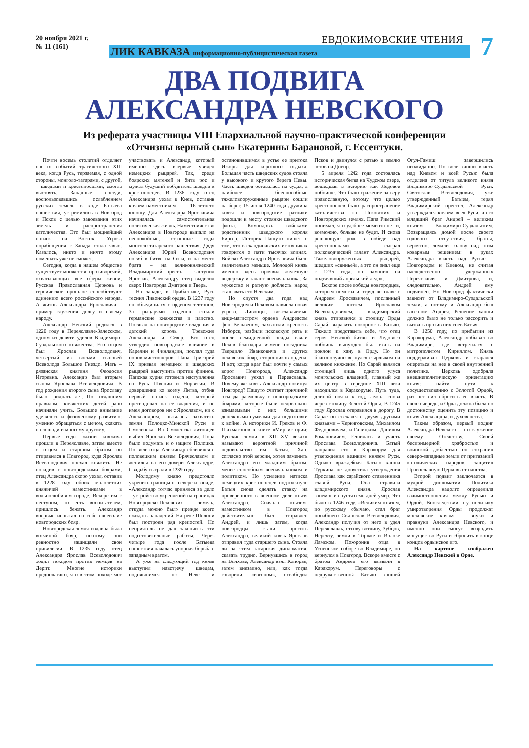20 ноября 2021 г.
№ 11 (161)
ЕВДОКИМОВСКИЕ ЧТЕНИЯ
ЛИК КАВКАЗА информационно-публицистическая газета
7
ДВА ПОДВИГА
АЛЕКСАНДРА НЕВСКОГО
Из реферата участницы VIII Епархиальной научно-практической конференции
«Отчизны верный сын» Екатерины Барановой, г. Ессентуки.
Почти восемь столетий отделяет нас от событий трагического XIII века, когда Русь, терзаемая, с одной стороны, монголо-татарами, с другой, – шведами и крестоносцами, смогла выстоять. Западные соседи, воспользовавшись ослаблением русских земель в ходе Батыева нашествия, устремились в Новгород и Псков с целью завоевания этих земель и распространения католичества. Это был мощнейший натиск на Восток. Угроза порабощения с Запада стала явью. Казалось, никто и ничто этому помешать уже не сможет.
Сегодня, когда в нашем обществе существует множество противоречий, охватывающих все сферы жизни, Русская Православная Церковь и героическое прошлое способствуют единению всего российского народа. А жизнь Александра Ярославича – пример служения долгу и своему народу.
Александр Невский родился в 1220 году в Переяславле-Залесском, одном из девяти уделов Владимиро-Суздальского княжества. Его отцом был Ярослав Всеволодович, четвертый из восьми сыновей Всеволода Большое Гнездо. Мать – рязанская княгиня Феодосия Игоревна. Александр был вторым сыном Ярослава Всеволодовича. В год рождения второго сына Ярославу было тридцать лет. По тогдашним правилам, княжеских детей рано начинали учить. Большое внимание уделялось и физическому развитию: умению обращаться с мечом, скакать на лошади и многому другому.
Первые годы жизни княжича прошли в Переяславле, затем вместе с отцом и старшим братом он отправился в Новгород, куда Ярослав Всеволодович поехал княжить. Не поладив с новгородскими боярами, отец Александра скоро уехал, оставив в 1228 году обоих малолетних княжичей наместниками в вольнолюбивом городе. Вскоре им с пестуном, то есть воспитателем, пришлось бежать. Александр впервые испытал на себе своеволие новгородских бояр.
Новгородская земля издавна была вотчиной бояр, поэтому они ревностно защищали свои привилегии. В 1235 году отец Александра Ярослав Всеволодович ходил походом против немцев на Дерпт. Многие историки предполагают, что в этом походе мог участвовать и Александр, который именно здесь впервые увидел немецких рыцарей. Так, среди боярских мятежей и битв рос и мужал будущий победитель шведов и крестоносцев. В 1236 году отец Александра уехал в Киев, оставив князем-наместником 16-летнего юношу. Для Александра Ярославича начиналась самостоятельная политическая жизнь. Наместничество Александра в Новгороде выпало на неспокойные, страшные годы монголо-татарского нашествия. Дядя Александра Юрий Всеволодович погиб в битве на Сити, и на место брата – на великокняжеский Владимирский престол – заступил Ярослав. Александру отец выделил сверх Новгорода Дмитров и Тверь.
На западе, в Прибалтике, Русь теснил Ливонский орден. В 1237 году он объединился с орденом тевтонов. За рыцарями орденов стояли германские княжества и папство. Посягал на новгородские владения и датский король. Тревожил Александра и Север. Его отец утвердил новгородское влияние в Карелии и Финляндии, послал туда попов-миссионеров. Папа Григорий IX призвал немецких и шведских рыцарей выступить против финнов. Папская курия готовила наступления на Русь Швеции и Норвегии. В довершение ко всему Литва, отбив первый натиск ордена, который претендовал на ее владения, и не имея договоров ни с Ярославом, ни с Александром, пыталась захватить земли Полоцко-Минской Руси и Смоленска. Из Смоленска литовцев выбил Ярослав Всеволодович. Пора было подумать и о защите Полоцка. По воле отца Александр сблизился с половецким князем Брячеславом и женился на его дочери Александре. Свадьбу сыграли в 1239 году.
Молодому князю предстояло укрепить границы на севере и западе. «Александр тотчас принялся за дело – устройство укреплений на границах Новгородско-Псковских земель, откуда можно было прежде всего ожидать нападений. На реке Шелони был построен ряд крепостей. Но неприятель не дал закончить эти подготовительные работы. Через четыре года после Батыева нашествия началась упорная борьба с западным врагом.
А уже на следующий год князь выступил навстречу шведам, поднявшимся по Неве и остановившимся в устье ее притока Ижоры для короткого отдыха. Большая часть шведских судов стояла у высокого и крутого берега Невы. Часть шведов оставалась на судах, а наиболее боеспособные тяжеловооруженные рыцари сошли на берег. 15 июля 1240 года дружина князя и новгородские ратники подошли к месту стоянки шведского флота. Командовал войсками родственник шведского короля Биргер. Историк Пашуто пишет о том, что в скандинавских источниках говорится о пяти тысячах воинах. Войско Александра Ярославича было значительно меньше. Молодой князь именно здесь проявил железную выдержку и талант военачальника. За мужество и ратную доблесть народ стал звать его Невским.
Но спустя два года над Новгородом и Псковом нависла новая угроза. Ливонцы, возглавляемые вице-магистром ордена Андреасом фон Вельвеном, захватили крепость Изборск, разбили псковскую рать и после семидневной осады взяли Псков благодаря измене посадника Твердило Иванковича и других псковских бояр, сторонников ордена. И вот, когда враг был почти у самых ворот Новгорода, Александр Ярославич уехал в Переяславль. Почему же князь Александр покинул Новгород? Пашуто считает причиной отъезда размолвку с новгородскими боярами, которые были недовольны взимаемыми с них большими денежными суммами для подготовки к войне. А историки И. Греков и Ф. Шахмагонов в книге «Мир истории: Русские земли в XIII–XV веках» называют вероятной причиной недовольство им Батыя. Хан, согласно этой версии, хотел заменить Александра его младшим братом, менее способным военачальником и политиком. Но усиление натиска немецких крестоносцев подтолкнуло Батыя снова сделать ставку на проверенного в военном деле князя Александра. Сначала князем-наместником в Новгород действительно был отправлен Андрей, и лишь затем, когда новгородцы стали просить Александра, великий князь Ярослав отправил туда старшего сына. Стояла ли за этим татарская дипломатия, сказать трудно. Вернувшись в город на Волхове, Александр взял Копорье, затем внезапно, или, как тогда говорили, «изгоном», освободил Псков и двинулся с ратью в землю эстов на Днепр.
5 апреля 1242 года состоялась историческая битва на Чудском озере, вошедшая в историю как Ледовое побоище. Это было сражение за веру православную, потому что целью крестоносцев было распространение католичества на Псковских и Новгородских землях. Папа Римский понимал, что удобнее момента нет и, возможно, больше не будет. И снова решающую роль в победе над крестоносцами сыграл полководческий талант Александра. Тяжеловооруженных рыцарей, шедших «свиньей», а это он знал еще с 1235 года, он заманил на подтаявший апрельский ледок.
Вскоре после победы новгородцев, которым помогал и отряд во главе с Андреем Ярославичем, посланный великим князем Ярославом Всеволодовичем, владимирский князь отправился в столицу Орды Сарай выразить покорность Батыю. Тяжело представить себе, что отец героя Невской битвы и Ледового побоища вынужден был ехать на поклон к хану в Орду. Но он благополучно вернулся с ярлыком на великое княжение. Но Сарай являлся столицей лишь одного улуса монгольских владений, главный же их центр в середине XIII века находился в Каракоруме. Путь туда, длиной почти в год, лежал снова через столицу Золотой Орды. В 1245 году Ярослав отправился в дорогу. В Сарае он съехался с двумя другими князьями – Черниговским, Михаилом Федоровичем, и Галицким, Данилом Романовичем. Решилась и участь Ярослава Всеволодовича. Батый направил его в Каракорум для утверждения великим князем Руси. Однако враждебная Батыю ханша Туркина не допустила утверждения Ярослава как сарайского ставленника главой Руси. Она отравила владимирского князя. Ярослав занемог и спустя семь дней умер. Это было в 1246 году. «Великим князем, по русскому обычаю, стал брат погибшего Святослав Всеволодович. Александр получил от него в удел Переяславль, отцову вотчину, Зубцов, Нерехту, земли в Торжке и Волоке Ламском. Похоронив отца в Успенском соборе во Владимире, он вернулся в Новгород. Вскоре вместе с братом Андреем его вызвали в Каракорум. Переговоры с недружественной Батыю ханшей Огул-Гамиш завершились неожиданно. По воле ханши власть над Киевом и всей Русью была отделена от титула великого князя Владимиро-Суздальской Руси. Святослав Всеволодович, уже утвержденный Батыем, терял Владимирский престол. Александр утверждался князем всея Руси, а его младший брат Андрей – великим князем Владимиро-Суздальским. Возвращаясь домой после своего годового отсутствия, братья, вероятно, ломали голову над этим коварным решением: в руках Александра власть над Русью – Новгородом и Киевом, не считая наследственно удержанных Переяславля и Дмитрова, и, следовательно, Андрей ему подчинен. Но Новгород фактически зависит от Владимиро-Суздальской земли, а потому и Александр был вассалом Андрея. Решение ханши должно было не только рассорить и вызвать против них гнев Батыя.
В 1250 году, по прибытии из Каракорума, Александр побывал во Владимире, где встретился с митрополитом Кириллом. Князь поддерживал Церковь и старался опереться на нее в своей внутренней политике. Церковь одобряла внешнеполитическую ориентацию князя: найти пути к сосуществованию с Золотой Ордой, раз нет сил сбросить ее власть. В свою очередь, и Орда должна была по достоинству оценить эту позицию и князя Александра, и духовенства.
Таким образом, первый подвиг Александра Невского – это служение своему Отечеству. Своей беспримерной храбростью и воинской доблестью он сохранил северо-западные земли от притязаний католических народов, защитил Православную Церковь от папства.
Второй подвиг заключается в мудрой дипломатии. Политика Александра надолго определила взаимоотношения между Русью и Ордой. Впоследствии эту политику умиротворения Орды продолжат московские князья – внуки и правнуки Александра Невского, и именно они смогут возродить могущество Руси и сбросить в конце концов ордынское иго.
На картине изображен Александр Невский в Орде.